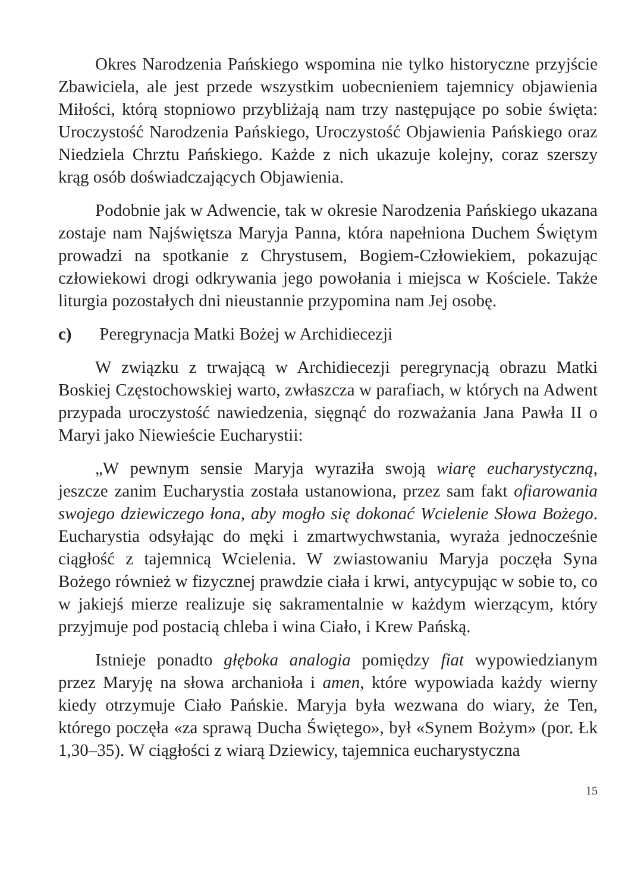Okres Narodzenia Pańskiego wspomina nie tylko historyczne przyjście Zbawiciela, ale jest przede wszystkim uobecnieniem tajemnicy objawienia Miłości, którą stopniowo przybliżają nam trzy następujące po sobie święta: Uroczystość Narodzenia Pańskiego, Uroczystość Objawienia Pańskiego oraz Niedziela Chrztu Pańskiego. Każde z nich ukazuje kolejny, coraz szerszy krąg osób doświadczających Objawienia.
Podobnie jak w Adwencie, tak w okresie Narodzenia Pańskiego ukazana zostaje nam Najświętsza Maryja Panna, która napełniona Duchem Świętym prowadzi na spotkanie z Chrystusem, Bogiem-Człowiekiem, pokazując człowiekowi drogi odkrywania jego powołania i miejsca w Kościele. Także liturgia pozostałych dni nieustannie przypomina nam Jej osobę.
c) Peregrynacja Matki Bożej w Archidiecezji
W związku z trwającą w Archidiecezji peregrynacją obrazu Matki Boskiej Częstochowskiej warto, zwłaszcza w parafiach, w których na Adwent przypada uroczystość nawiedzenia, sięgnąć do rozważania Jana Pawła II o Maryi jako Niewieście Eucharystii:
„W pewnym sensie Maryja wyraziła swoją wiarę eucharystyczną, jeszcze zanim Eucharystia została ustanowiona, przez sam fakt ofiarowania swojego dziewiczego łona, aby mogło się dokonać Wcielenie Słowa Bożego. Eucharystia odsyłając do męki i zmartwychwstania, wyraża jednocześnie ciągłość z tajemnicą Wcielenia. W zwiastowaniu Maryja poczęła Syna Bożego również w fizycznej prawdzie ciała i krwi, antycypując w sobie to, co w jakiejś mierze realizuje się sakramentalnie w każdym wierzącym, który przyjmuje pod postacią chleba i wina Ciało, i Krew Pańską.
Istnieje ponadto głęboka analogia pomiędzy fiat wypowiedzianym przez Maryję na słowa archanioła i amen, które wypowiada każdy wierny kiedy otrzymuje Ciało Pańskie. Maryja była wezwana do wiary, że Ten, którego poczęła «za sprawą Ducha Świętego», był «Synem Bożym» (por. Łk 1,30–35). W ciągłości z wiarą Dziewicy, tajemnica eucharystyczna
15